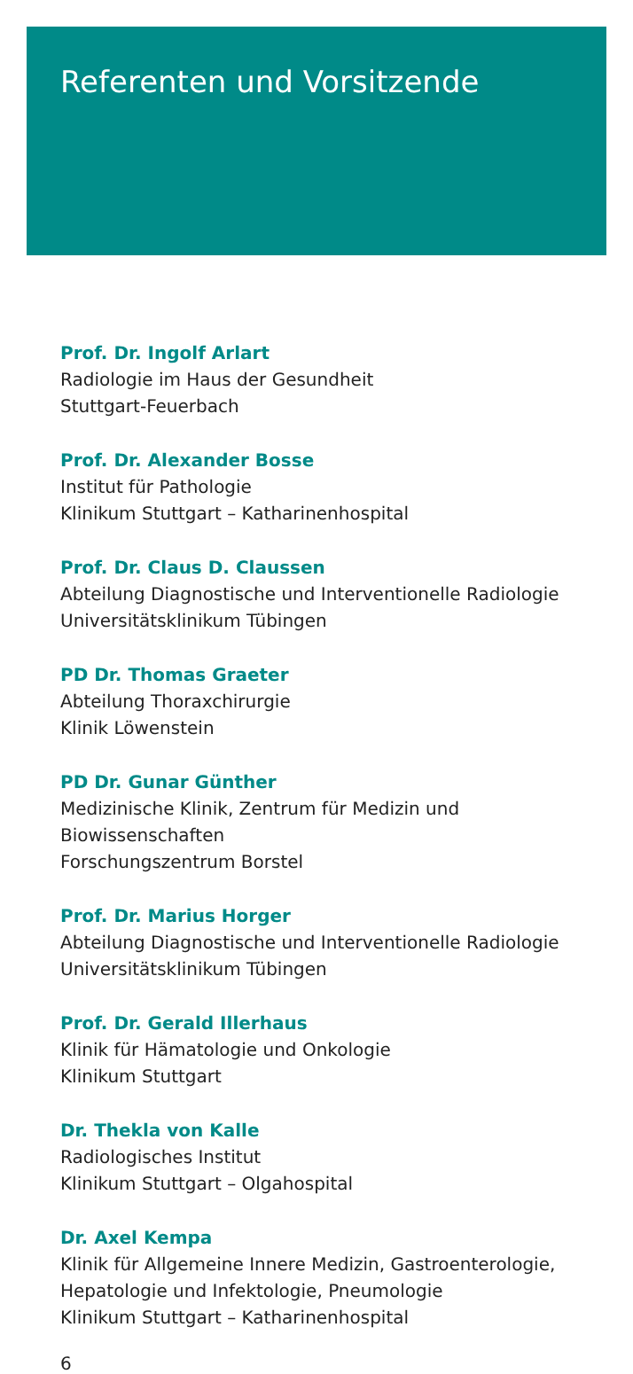Referenten und Vorsitzende
Prof. Dr. Ingolf Arlart
Radiologie im Haus der Gesundheit
Stuttgart-Feuerbach
Prof. Dr. Alexander Bosse
Institut für Pathologie
Klinikum Stuttgart – Katharinenhospital
Prof. Dr. Claus D. Claussen
Abteilung Diagnostische und Interventionelle Radiologie
Universitätsklinikum Tübingen
PD Dr. Thomas Graeter
Abteilung Thoraxchirurgie
Klinik Löwenstein
PD Dr. Gunar Günther
Medizinische Klinik, Zentrum für Medizin und
Biowissenschaften
Forschungszentrum Borstel
Prof. Dr. Marius Horger
Abteilung Diagnostische und Interventionelle Radiologie
Universitätsklinikum Tübingen
Prof. Dr. Gerald Illerhaus
Klinik für Hämatologie und Onkologie
Klinikum Stuttgart
Dr. Thekla von Kalle
Radiologisches Institut
Klinikum Stuttgart – Olgahospital
Dr. Axel Kempa
Klinik für Allgemeine Innere Medizin, Gastroenterologie,
Hepatologie und Infektologie, Pneumologie
Klinikum Stuttgart – Katharinenhospital
6